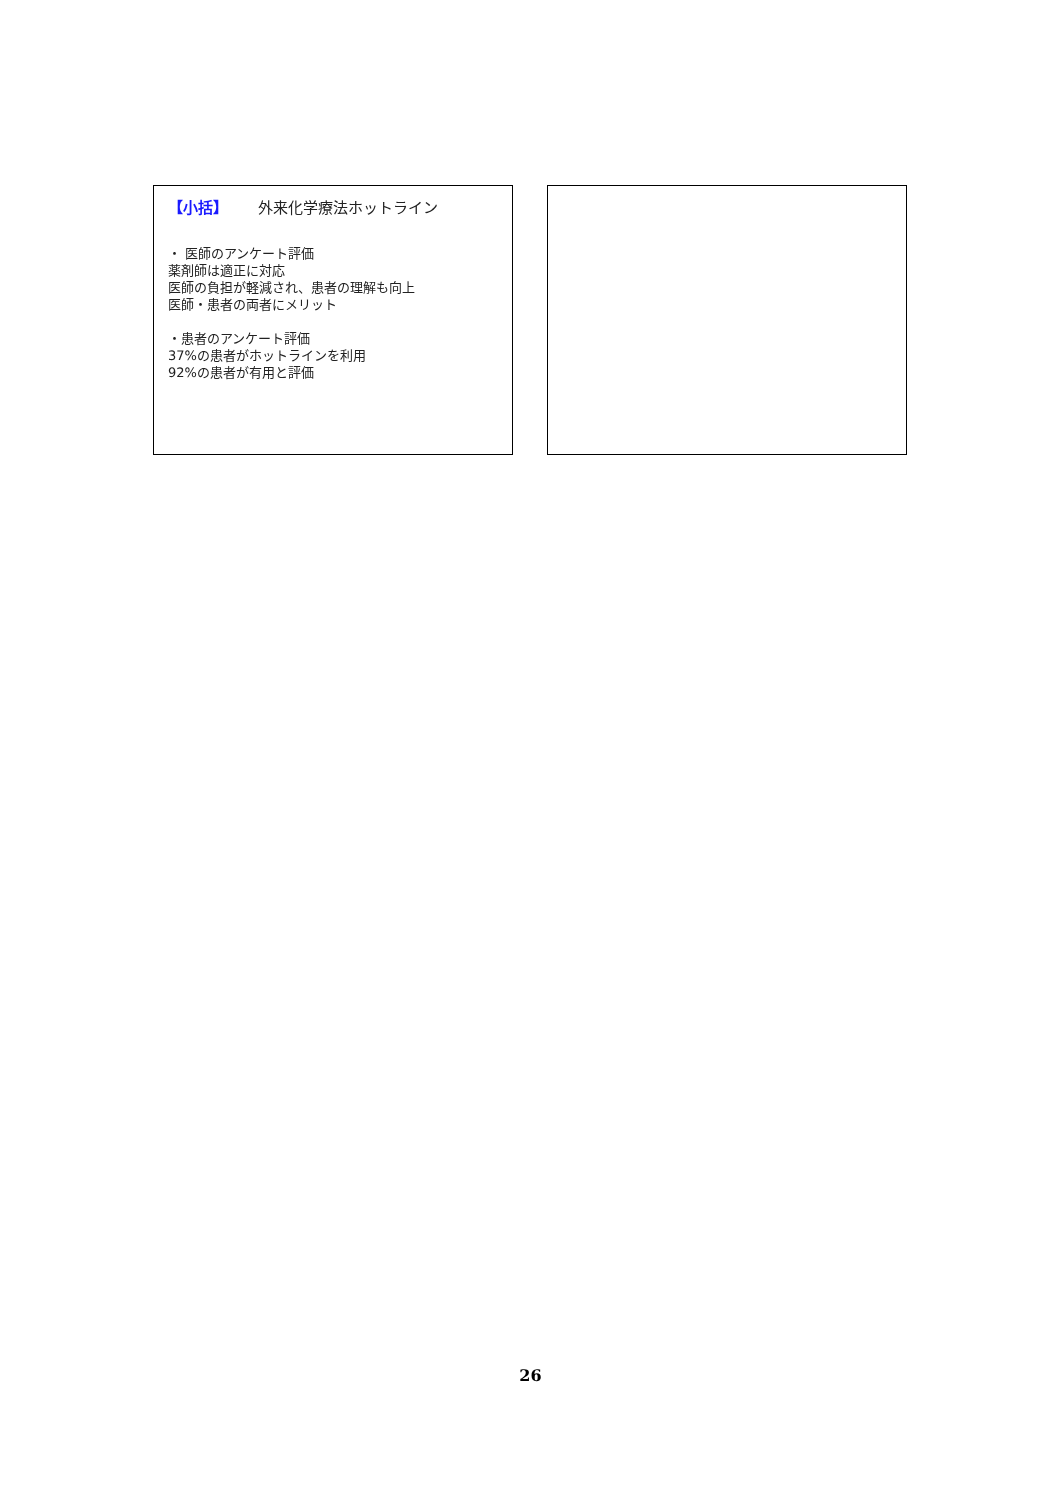【小括】 外来化学療法ホットライン
・ 医師のアンケート評価
薬剤師は適正に対応
医師の負担が軽減され、患者の理解も向上
医師・患者の両者にメリット
・患者のアンケート評価
37%の患者がホットラインを利用
92%の患者が有用と評価
26